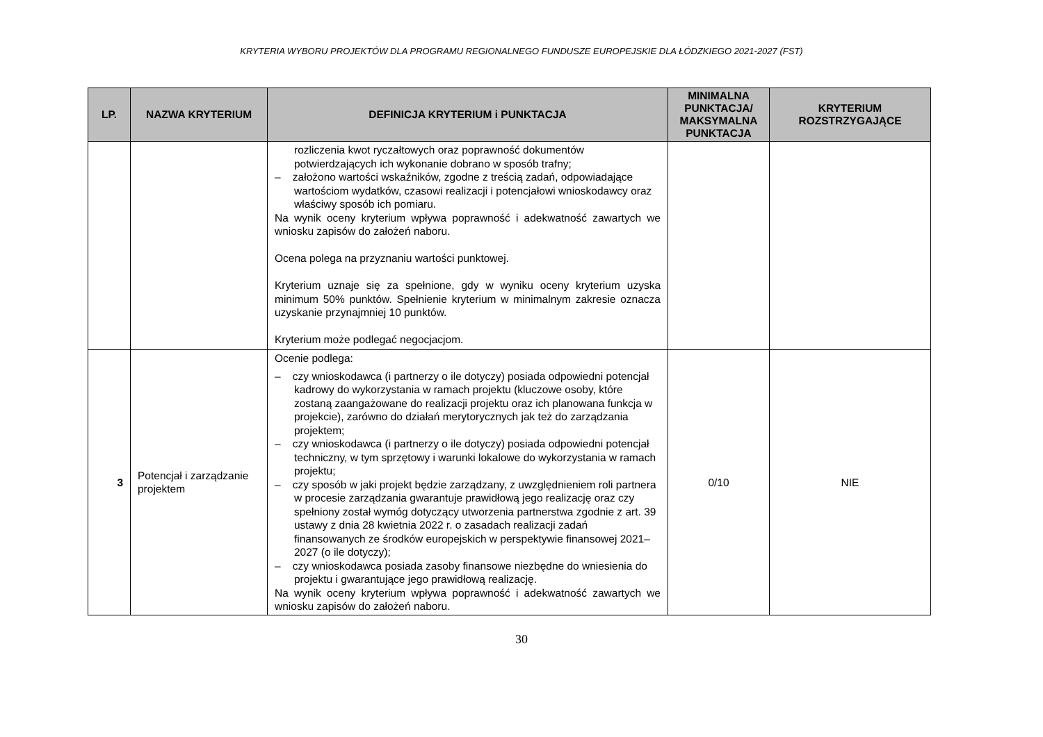KRYTERIA WYBORU PROJEKTÓW DLA PROGRAMU REGIONALNEGO FUNDUSZE EUROPEJSKIE DLA ŁÓDZKIEGO 2021-2027 (FST)
| LP. | NAZWA KRYTERIUM | DEFINICJA KRYTERIUM i PUNKTACJA | MINIMALNA PUNKTACJA/ MAKSYMALNA PUNKTACJA | KRYTERIUM ROZSTRZYGAJĄCE |
| --- | --- | --- | --- | --- |
| | | rozliczenia kwot ryczałtowych oraz poprawność dokumentów potwierdzających ich wykonanie dobrano w sposób trafny; – założono wartości wskaźników, zgodne z treścią zadań, odpowiadające wartościom wydatków, czasowi realizacji i potencjałowi wnioskodawcy oraz właściwy sposób ich pomiaru. Na wynik oceny kryterium wpływa poprawność i adekwatność zawartych we wniosku zapisów do założeń naboru. Ocena polega na przyznaniu wartości punktowej. Kryterium uznaje się za spełnione, gdy w wyniku oceny kryterium uzyska minimum 50% punktów. Spełnienie kryterium w minimalnym zakresie oznacza uzyskanie przynajmniej 10 punktów. Kryterium może podlegać negocjacjom. | | |
| 3 | Potencjał i zarządzanie projektem | Ocenie podlega: – czy wnioskodawca (i partnerzy o ile dotyczy) posiada odpowiedni potencjał kadrowy do wykorzystania w ramach projektu (kluczowe osoby, które zostaną zaangażowane do realizacji projektu oraz ich planowana funkcja w projekcie), zarówno do działań merytorycznych jak też do zarządzania projektem; – czy wnioskodawca (i partnerzy o ile dotyczy) posiada odpowiedni potencjał techniczny, w tym sprzętowy i warunki lokalowe do wykorzystania w ramach projektu; – czy sposób w jaki projekt będzie zarządzany, z uwzględnieniem roli partnera w procesie zarządzania gwarantuje prawidłową jego realizację oraz czy spełniony został wymóg dotyczący utworzenia partnerstwa zgodnie z art. 39 ustawy z dnia 28 kwietnia 2022 r. o zasadach realizacji zadań finansowanych ze środków europejskich w perspektywie finansowej 2021–2027 (o ile dotyczy); – czy wnioskodawca posiada zasoby finansowe niezbędne do wniesienia do projektu i gwarantujące jego prawidłową realizację. Na wynik oceny kryterium wpływa poprawność i adekwatność zawartych we wniosku zapisów do założeń naboru. | 0/10 | NIE |
30